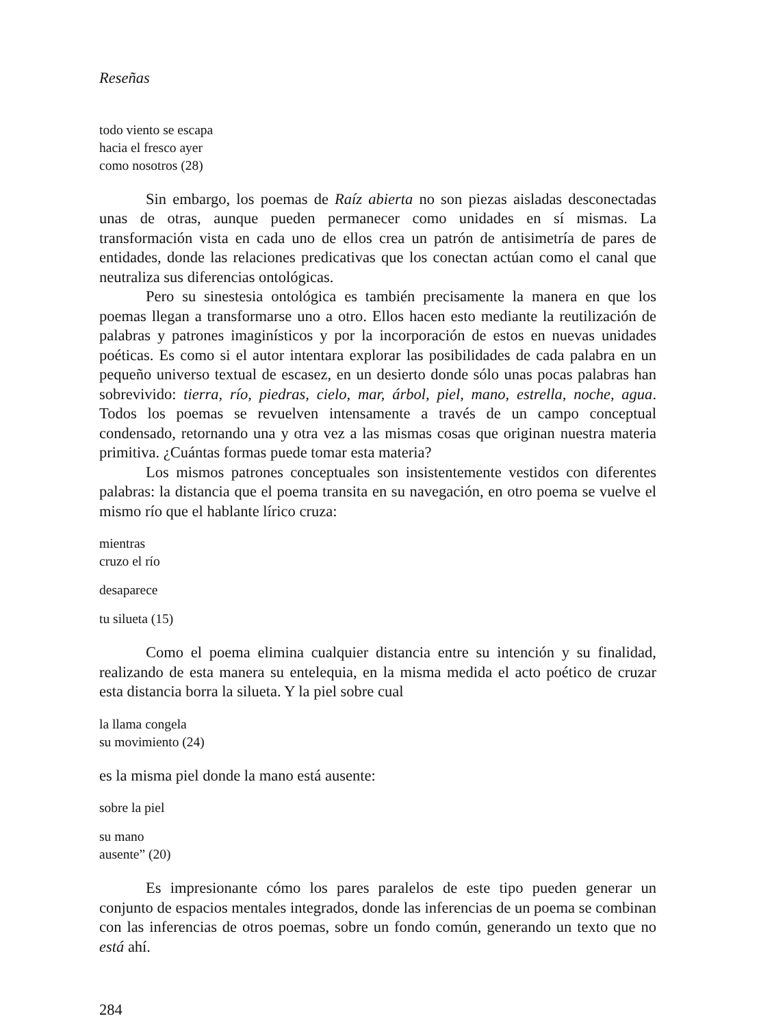Reseñas
todo viento se escapa
hacia el fresco ayer
como nosotros (28)
Sin embargo, los poemas de Raíz abierta no son piezas aisladas desconectadas unas de otras, aunque pueden permanecer como unidades en sí mismas. La transformación vista en cada uno de ellos crea un patrón de antisimetría de pares de entidades, donde las relaciones predicativas que los conectan actúan como el canal que neutraliza sus diferencias ontológicas.
Pero su sinestesia ontológica es también precisamente la manera en que los poemas llegan a transformarse uno a otro. Ellos hacen esto mediante la reutilización de palabras y patrones imaginísticos y por la incorporación de estos en nuevas unidades poéticas. Es como si el autor intentara explorar las posibilidades de cada palabra en un pequeño universo textual de escasez, en un desierto donde sólo unas pocas palabras han sobrevivido: tierra, río, piedras, cielo, mar, árbol, piel, mano, estrella, noche, agua. Todos los poemas se revuelven intensamente a través de un campo conceptual condensado, retornando una y otra vez a las mismas cosas que originan nuestra materia primitiva. ¿Cuántas formas puede tomar esta materia?
Los mismos patrones conceptuales son insistentemente vestidos con diferentes palabras: la distancia que el poema transita en su navegación, en otro poema se vuelve el mismo río que el hablante lírico cruza:
mientras
cruzo el río
desaparece
tu silueta (15)
Como el poema elimina cualquier distancia entre su intención y su finalidad, realizando de esta manera su entelequia, en la misma medida el acto poético de cruzar esta distancia borra la silueta. Y la piel sobre cual
la llama congela
su movimiento (24)
es la misma piel donde la mano está ausente:
sobre la piel
su mano
ausente” (20)
Es impresionante cómo los pares paralelos de este tipo pueden generar un conjunto de espacios mentales integrados, donde las inferencias de un poema se combinan con las inferencias de otros poemas, sobre un fondo común, generando un texto que no está ahí.
284